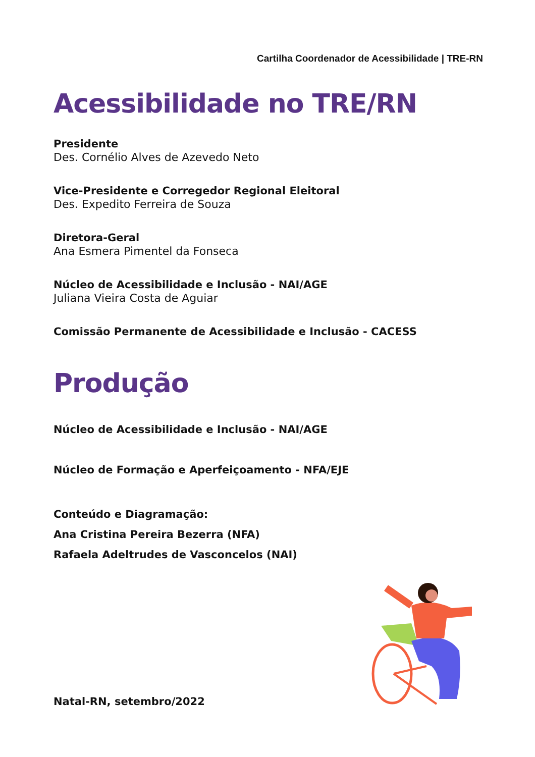Cartilha Coordenador de Acessibilidade | TRE-RN
Acessibilidade no TRE/RN
Presidente
Des. Cornélio Alves de Azevedo Neto
Vice-Presidente e Corregedor Regional Eleitoral
Des. Expedito Ferreira de Souza
Diretora-Geral
Ana Esmera Pimentel da Fonseca
Núcleo de Acessibilidade e Inclusão - NAI/AGE
Juliana Vieira Costa de Aguiar
Comissão Permanente de Acessibilidade e Inclusão - CACESS
Produção
Núcleo de Acessibilidade e Inclusão - NAI/AGE
Núcleo de Formação e Aperfeiçoamento - NFA/EJE
Conteúdo e Diagramação:
Ana Cristina Pereira Bezerra (NFA)
Rafaela Adeltrudes de Vasconcelos (NAI)
Natal-RN, setembro/2022